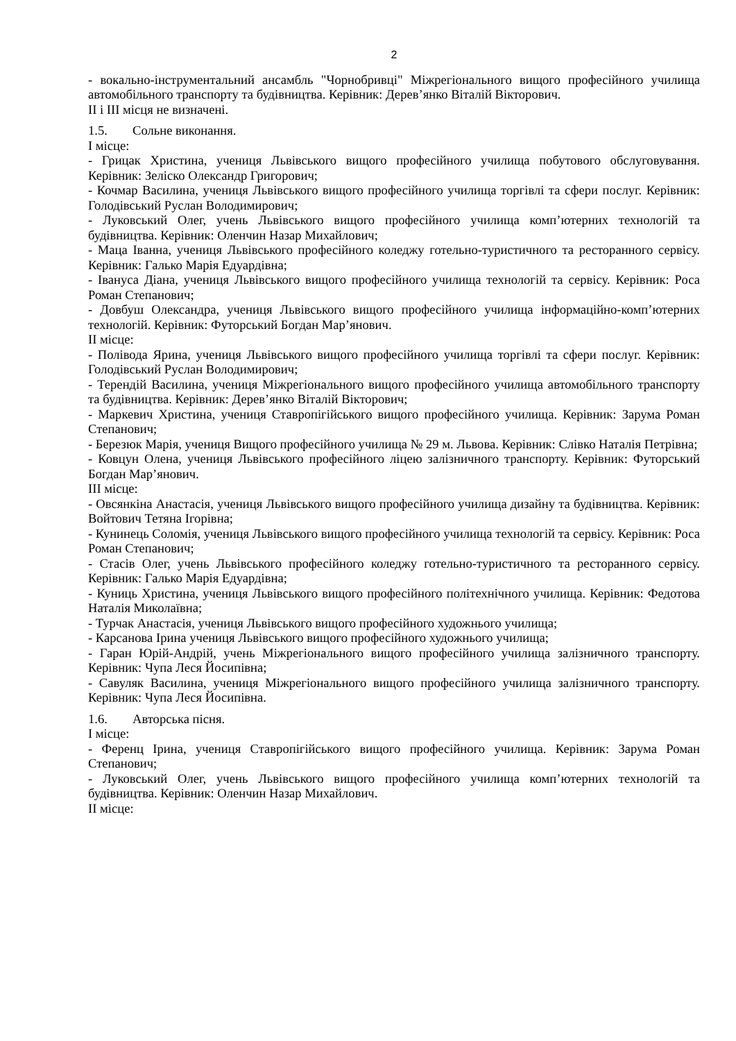2
- вокально-інструментальний ансамбль "Чорнобривці" Міжрегіонального вищого професійного училища автомобільного транспорту та будівництва. Керівник: Дерев’янко Віталій Вікторович.
ІІ і ІІІ місця не визначені.
1.5. Сольне виконання.
І місце:
- Грицак Христина, учениця Львівського вищого професійного училища побутового обслуговування. Керівник: Зеліско Олександр Григорович;
- Кочмар Василина, учениця Львівського вищого професійного училища торгівлі та сфери послуг. Керівник: Голодівський Руслан Володимирович;
- Луковський Олег, учень Львівського вищого професійного училища комп’ютерних технологій та будівництва. Керівник: Оленчин Назар Михайлович;
- Маца Іванна, учениця Львівського професійного коледжу готельно-туристичного та ресторанного сервісу. Керівник: Галько Марія Едуардівна;
- Івануса Діана, учениця Львівського вищого професійного училища технологій та сервісу. Керівник: Роса Роман Степанович;
- Довбуш Олександра, учениця Львівського вищого професійного училища інформаційно-комп’ютерних технологій. Керівник: Футорський Богдан Мар’янович.
ІІ місце:
- Полівода Ярина, учениця Львівського вищого професійного училища торгівлі та сфери послуг. Керівник: Голодівський Руслан Володимирович;
- Терендій Василина, учениця Міжрегіонального вищого професійного училища автомобільного транспорту та будівництва. Керівник: Дерев’янко Віталій Вікторович;
- Маркевич Христина, учениця Ставропігійського вищого професійного училища. Керівник: Зарума Роман Степанович;
- Березюк Марія, учениця Вищого професійного училища № 29 м. Львова. Керівник: Слівко Наталія Петрівна;
- Ковцун Олена, учениця Львівського професійного ліцею залізничного транспорту. Керівник: Футорський Богдан Мар’янович.
ІІІ місце:
- Овсянкіна Анастасія, учениця Львівського вищого професійного училища дизайну та будівництва. Керівник: Войтович Тетяна Ігорівна;
- Кунинець Соломія, учениця Львівського вищого професійного училища технологій та сервісу. Керівник: Роса Роман Степанович;
- Стасів Олег, учень Львівського професійного коледжу готельно-туристичного та ресторанного сервісу. Керівник: Галько Марія Едуардівна;
- Куниць Христина, учениця Львівського вищого професійного політехнічного училища. Керівник: Федотова Наталія Миколаївна;
- Турчак Анастасія, учениця Львівського вищого професійного художнього училища;
- Карсанова Ірина учениця Львівського вищого професійного художнього училища;
- Гаран Юрій-Андрій, учень Міжрегіонального вищого професійного училища залізничного транспорту. Керівник: Чупа Леся Йосипівна;
- Савуляк Василина, учениця Міжрегіонального вищого професійного училища залізничного транспорту. Керівник: Чупа Леся Йосипівна.
1.6. Авторська пісня.
І місце:
- Ференц Ірина, учениця Ставропігійського вищого професійного училища. Керівник: Зарума Роман Степанович;
- Луковський Олег, учень Львівського вищого професійного училища комп’ютерних технологій та будівництва. Керівник: Оленчин Назар Михайлович.
ІІ місце: